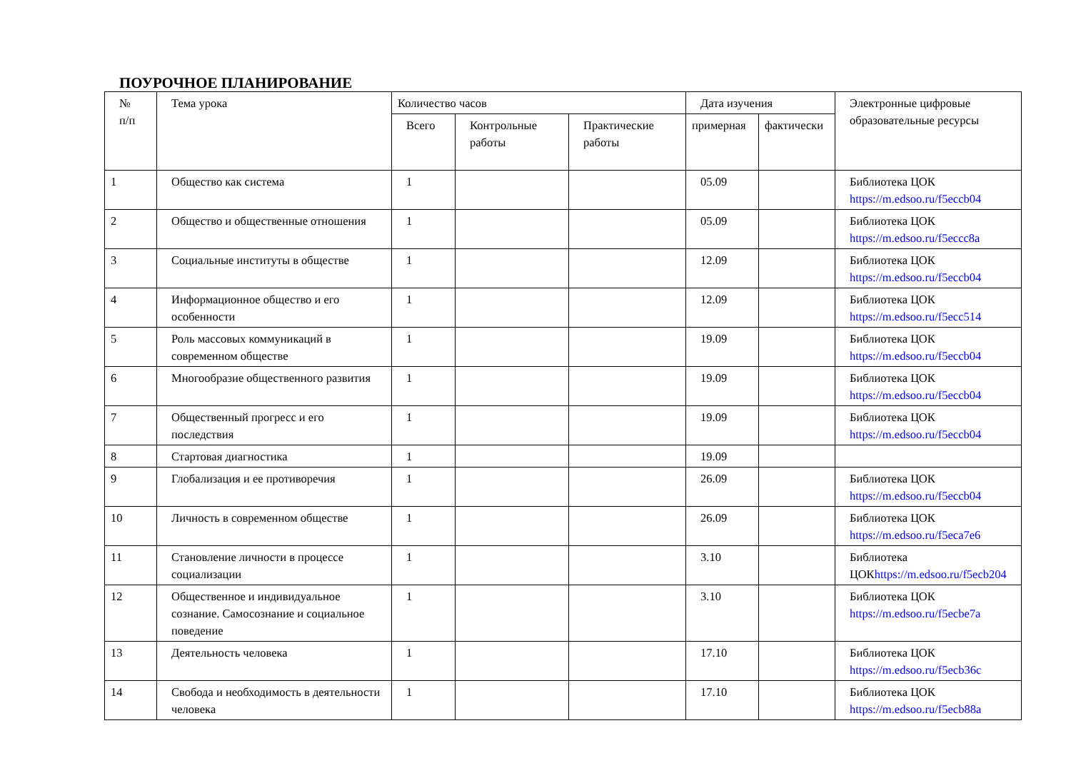ПОУРОЧНОЕ ПЛАНИРОВАНИЕ
| № п/п | Тема урока | Количество часов | | | Дата изучения | | Электронные цифровые образовательные ресурсы |
| --- | --- | --- | --- | --- | --- | --- | --- |
| | | Всего | Контрольные работы | Практические работы | примерная | фактически | |
| 1 | Общество как система | 1 | | | 05.09 | | Библиотека ЦОК https://m.edsoo.ru/f5eccb04 |
| 2 | Общество и общественные отношения | 1 | | | 05.09 | | Библиотека ЦОК https://m.edsoo.ru/f5eccc8a |
| 3 | Социальные институты в обществе | 1 | | | 12.09 | | Библиотека ЦОК https://m.edsoo.ru/f5eccb04 |
| 4 | Информационное общество и его особенности | 1 | | | 12.09 | | Библиотека ЦОК https://m.edsoo.ru/f5ecc514 |
| 5 | Роль массовых коммуникаций в современном обществе | 1 | | | 19.09 | | Библиотека ЦОК https://m.edsoo.ru/f5eccb04 |
| 6 | Многообразие общественного развития | 1 | | | 19.09 | | Библиотека ЦОК https://m.edsoo.ru/f5eccb04 |
| 7 | Общественный прогресс и его последствия | 1 | | | 19.09 | | Библиотека ЦОК https://m.edsoo.ru/f5eccb04 |
| 8 | Стартовая диагностика | 1 | | | 19.09 | | |
| 9 | Глобализация и ее противоречия | 1 | | | 26.09 | | Библиотека ЦОК https://m.edsoo.ru/f5eccb04 |
| 10 | Личность в современном обществе | 1 | | | 26.09 | | Библиотека ЦОК https://m.edsoo.ru/f5eca7e6 |
| 11 | Становление личности в процессе социализации | 1 | | | 3.10 | | Библиотека ЦОК https://m.edsoo.ru/f5ecb204 |
| 12 | Общественное и индивидуальное сознание. Самосознание и социальное поведение | 1 | | | 3.10 | | Библиотека ЦОК https://m.edsoo.ru/f5ecbe7a |
| 13 | Деятельность человека | 1 | | | 17.10 | | Библиотека ЦОК https://m.edsoo.ru/f5ecb36c |
| 14 | Свобода и необходимость в деятельности человека | 1 | | | 17.10 | | Библиотека ЦОК https://m.edsoo.ru/f5ecb88a |